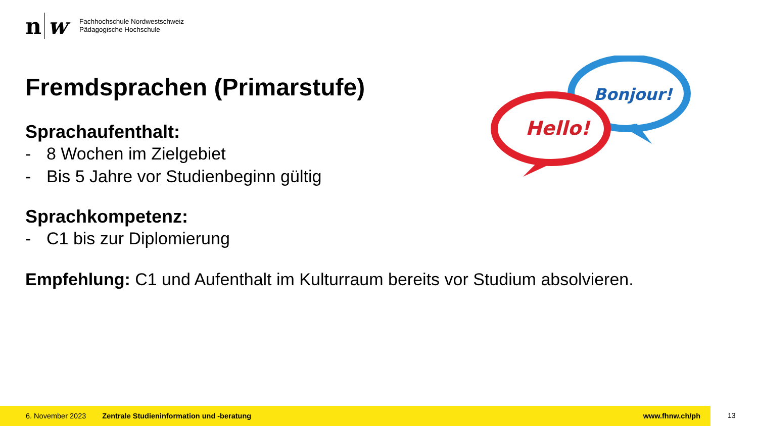n w
Fachhochschule Nordwestschweiz
Pädagogische Hochschule
Bonjour!
Hello!
Fremdsprachen (Primarstufe)
Sprachaufenthalt:
- 8 Wochen im Zielgebiet
- Bis 5 Jahre vor Studienbeginn gültig
Sprachkompetenz:
- C1 bis zur Diplomierung
Empfehlung: C1 und Aufenthalt im Kulturraum bereits vor Studium absolvieren.
6. November 2023 Zentrale Studieninformation und -beratung www.fhnw.ch/ph
13